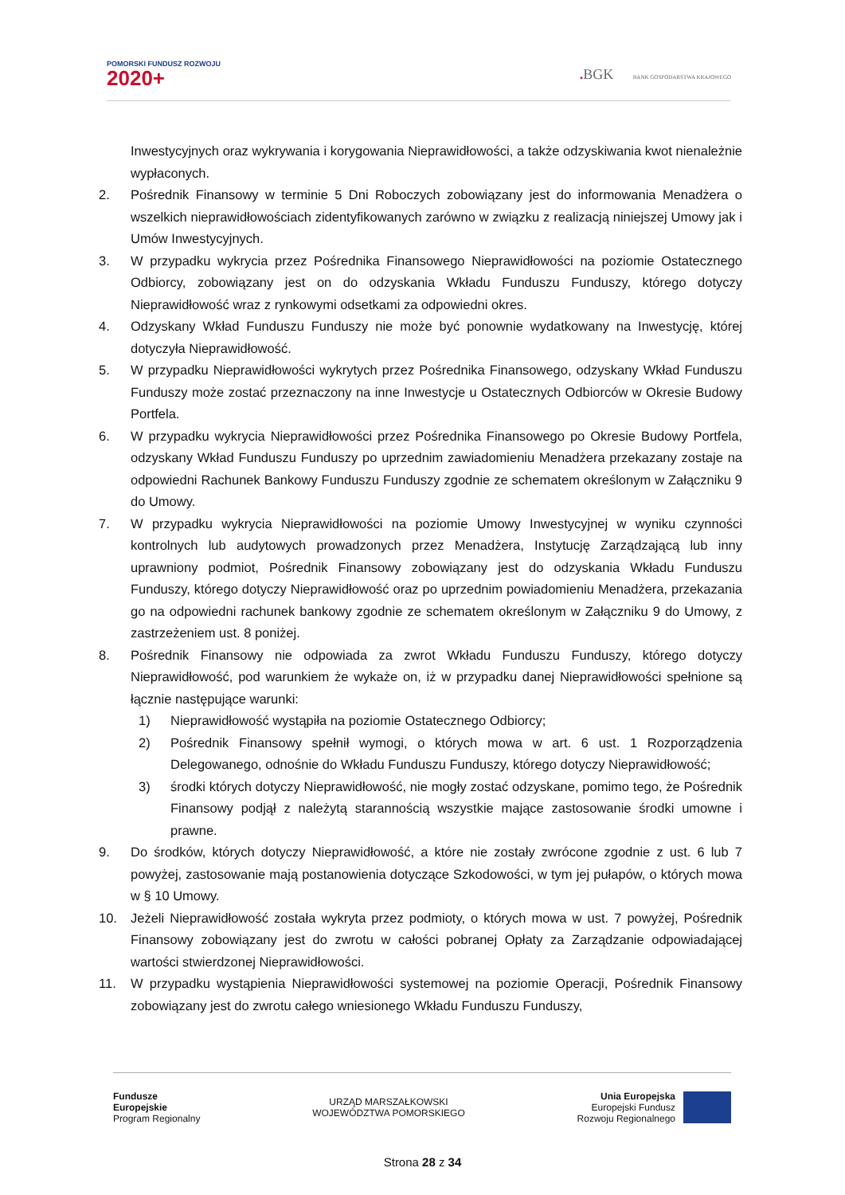POMORSKI FUNDUSZ ROZWOJU
2020+
. BGK BANK GOSPODARSTWA KRAJOWEGO
Inwestycyjnych oraz wykrywania i korygowania Nieprawidłowości, a także odzyskiwania kwot nienależnie wypłaconych.
2. Pośrednik Finansowy w terminie 5 Dni Roboczych zobowiązany jest do informowania Menadżera o wszelkich nieprawidłowościach zidentyfikowanych zarówno w związku z realizacją niniejszej Umowy jak i Umów Inwestycyjnych.
3. W przypadku wykrycia przez Pośrednika Finansowego Nieprawidłowości na poziomie Ostatecznego Odbiorcy, zobowiązany jest on do odzyskania Wkładu Funduszu Funduszy, którego dotyczy Nieprawidłowość wraz z rynkowymi odsetkami za odpowiedni okres.
4. Odzyskany Wkład Funduszu Funduszy nie może być ponownie wydatkowany na Inwestycję, której dotyczyła Nieprawidłowość.
5. W przypadku Nieprawidłowości wykrytych przez Pośrednika Finansowego, odzyskany Wkład Funduszu Funduszy może zostać przeznaczony na inne Inwestycje u Ostatecznych Odbiorców w Okresie Budowy Portfela.
6. W przypadku wykrycia Nieprawidłowości przez Pośrednika Finansowego po Okresie Budowy Portfela, odzyskany Wkład Funduszu Funduszy po uprzednim zawiadomieniu Menadżera przekazany zostaje na odpowiedni Rachunek Bankowy Funduszu Funduszy zgodnie ze schematem określonym w Załączniku 9 do Umowy.
7. W przypadku wykrycia Nieprawidłowości na poziomie Umowy Inwestycyjnej w wyniku czynności kontrolnych lub audytowych prowadzonych przez Menadżera, Instytucję Zarządzającą lub inny uprawniony podmiot, Pośrednik Finansowy zobowiązany jest do odzyskania Wkładu Funduszu Funduszy, którego dotyczy Nieprawidłowość oraz po uprzednim powiadomieniu Menadżera, przekazania go na odpowiedni rachunek bankowy zgodnie ze schematem określonym w Załączniku 9 do Umowy, z zastrzeżeniem ust. 8 poniżej.
8. Pośrednik Finansowy nie odpowiada za zwrot Wkładu Funduszu Funduszy, którego dotyczy Nieprawidłowość, pod warunkiem że wykaże on, iż w przypadku danej Nieprawidłowości spełnione są łącznie następujące warunki:
1) Nieprawidłowość wystąpiła na poziomie Ostatecznego Odbiorcy;
2) Pośrednik Finansowy spełnił wymogi, o których mowa w art. 6 ust. 1 Rozporządzenia Delegowanego, odnośnie do Wkładu Funduszu Funduszy, którego dotyczy Nieprawidłowość;
3) środki których dotyczy Nieprawidłowość, nie mogły zostać odzyskane, pomimo tego, że Pośrednik Finansowy podjął z należytą starannością wszystkie mające zastosowanie środki umowne i prawne.
9. Do środków, których dotyczy Nieprawidłowość, a które nie zostały zwrócone zgodnie z ust. 6 lub 7 powyżej, zastosowanie mają postanowienia dotyczące Szkodowości, w tym jej pułapów, o których mowa w § 10 Umowy.
10. Jeżeli Nieprawidłowość została wykryta przez podmioty, o których mowa w ust. 7 powyżej, Pośrednik Finansowy zobowiązany jest do zwrotu w całości pobranej Opłaty za Zarządzanie odpowiadającej wartości stwierdzonej Nieprawidłowości.
11. W przypadku wystąpienia Nieprawidłowości systemowej na poziomie Operacji, Pośrednik Finansowy zobowiązany jest do zwrotu całego wniesionego Wkładu Funduszu Funduszy,
Fundusze
Europejskie
Program Regionalny
URZĄD MARSZAŁKOWSKI
WOJEWÓDZTWA POMORSKIEGO
Unia Europejska
Europejski Fundusz
Rozwoju Regionalnego
Strona 28 z 34